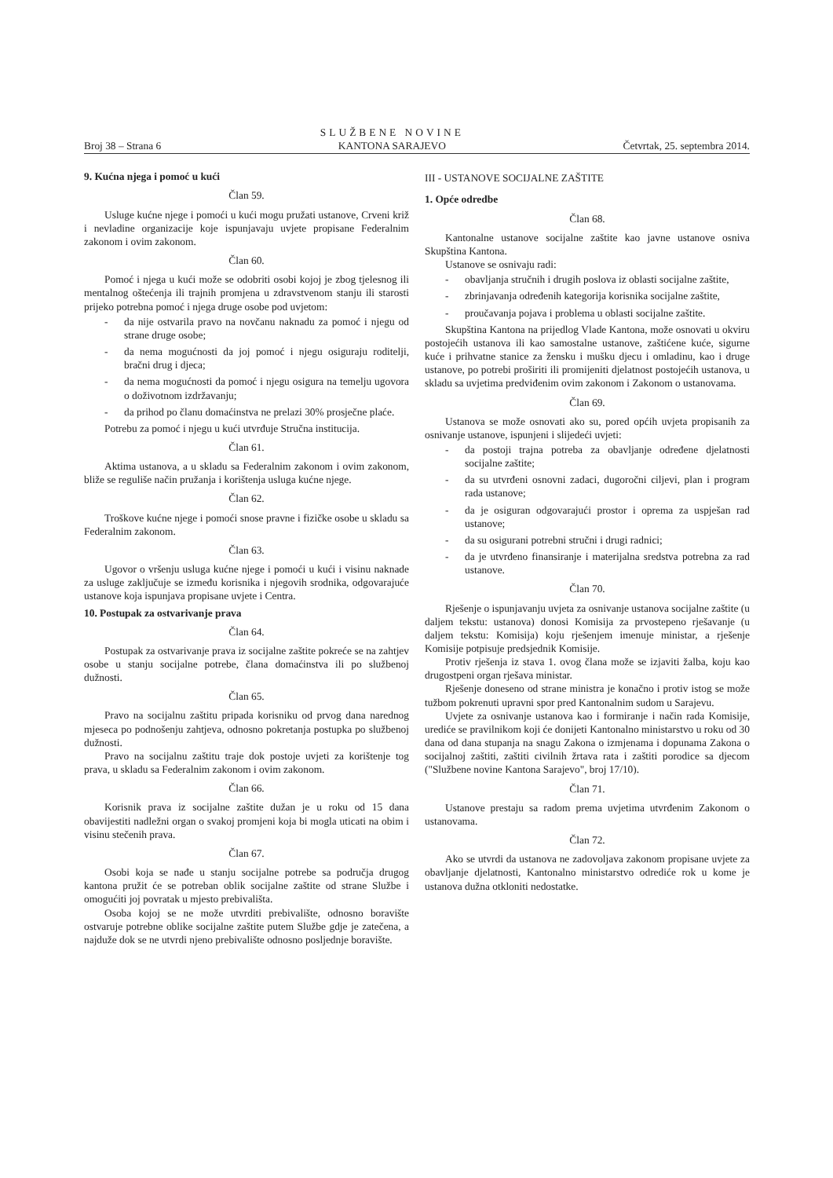Broj 38 – Strana 6
SLUŽBENE NOVINE
KANTONA SARAJEVO
Četvrtak, 25. septembra 2014.
9. Kućna njega i pomoć u kući
Član 59.
Usluge kućne njege i pomoći u kući mogu pružati ustanove, Crveni križ i nevladine organizacije koje ispunjavaju uvjete propisane Federalnim zakonom i ovim zakonom.
Član 60.
Pomoć i njega u kući može se odobriti osobi kojoj je zbog tjelesnog ili mentalnog oštećenja ili trajnih promjena u zdravstvenom stanju ili starosti prijeko potrebna pomoć i njega druge osobe pod uvjetom:
- da nije ostvarila pravo na novčanu naknadu za pomoć i njegu od strane druge osobe;
- da nema mogućnosti da joj pomoć i njegu osiguraju roditelji, bračni drug i djeca;
- da nema mogućnosti da pomoć i njegu osigura na temelju ugovora o doživotnom izdržavanju;
- da prihod po članu domaćinstva ne prelazi 30% prosječne plaće.
Potrebu za pomoć i njegu u kući utvrđuje Stručna institucija.
Član 61.
Aktima ustanova, a u skladu sa Federalnim zakonom i ovim zakonom, bliže se reguliše način pružanja i korištenja usluga kućne njege.
Član 62.
Troškove kućne njege i pomoći snose pravne i fizičke osobe u skladu sa Federalnim zakonom.
Član 63.
Ugovor o vršenju usluga kućne njege i pomoći u kući i visinu naknade za usluge zaključuje se između korisnika i njegovih srodnika, odgovarajuće ustanove koja ispunjava propisane uvjete i Centra.
10. Postupak za ostvarivanje prava
Član 64.
Postupak za ostvarivanje prava iz socijalne zaštite pokreće se na zahtjev osobe u stanju socijalne potrebe, člana domaćinstva ili po službenoj dužnosti.
Član 65.
Pravo na socijalnu zaštitu pripada korisniku od prvog dana narednog mjeseca po podnošenju zahtjeva, odnosno pokretanja postupka po službenoj dužnosti.
Pravo na socijalnu zaštitu traje dok postoje uvjeti za korištenje tog prava, u skladu sa Federalnim zakonom i ovim zakonom.
Član 66.
Korisnik prava iz socijalne zaštite dužan je u roku od 15 dana obavijestiti nadležni organ o svakoj promjeni koja bi mogla uticati na obim i visinu stečenih prava.
Član 67.
Osobi koja se nađe u stanju socijalne potrebe sa područja drugog kantona pružit će se potreban oblik socijalne zaštite od strane Službe i omogućiti joj povratak u mjesto prebivališta.
Osoba kojoj se ne može utvrditi prebivalište, odnosno boravište ostvaruje potrebne oblike socijalne zaštite putem Službe gdje je zatečena, a najduže dok se ne utvrdi njeno prebivalište odnosno posljednje boravište.
III - USTANOVE SOCIJALNE ZAŠTITE
1. Opće odredbe
Član 68.
Kantonalne ustanove socijalne zaštite kao javne ustanove osniva Skupština Kantona.
Ustanove se osnivaju radi:
- obavljanja stručnih i drugih poslova iz oblasti socijalne zaštite,
- zbrinjavanja određenih kategorija korisnika socijalne zaštite,
- proučavanja pojava i problema u oblasti socijalne zaštite.
Skupština Kantona na prijedlog Vlade Kantona, može osnovati u okviru postojećih ustanova ili kao samostalne ustanove, zaštićene kuće, sigurne kuće i prihvatne stanice za žensku i mušku djecu i omladinu, kao i druge ustanove, po potrebi proširiti ili promijeniti djelatnost postojećih ustanova, u skladu sa uvjetima predviđenim ovim zakonom i Zakonom o ustanovama.
Član 69.
Ustanova se može osnovati ako su, pored općih uvjeta propisanih za osnivanje ustanove, ispunjeni i slijedeći uvjeti:
- da postoji trajna potreba za obavljanje određene djelatnosti socijalne zaštite;
- da su utvrđeni osnovni zadaci, dugoročni ciljevi, plan i program rada ustanove;
- da je osiguran odgovarajući prostor i oprema za uspješan rad ustanove;
- da su osigurani potrebni stručni i drugi radnici;
- da je utvrđeno finansiranje i materijalna sredstva potrebna za rad ustanove.
Član 70.
Rješenje o ispunjavanju uvjeta za osnivanje ustanova socijalne zaštite (u daljem tekstu: ustanova) donosi Komisija za prvostepeno rješavanje (u daljem tekstu: Komisija) koju rješenjem imenuje ministar, a rješenje Komisije potpisuje predsjednik Komisije.
Protiv rješenja iz stava 1. ovog člana može se izjaviti žalba, koju kao drugostpeni organ rješava ministar.
Rješenje doneseno od strane ministra je konačno i protiv istog se može tužbom pokrenuti upravni spor pred Kantonalnim sudom u Sarajevu.
Uvjete za osnivanje ustanova kao i formiranje i način rada Komisije, urediće se pravilnikom koji će donijeti Kantonalno ministarstvo u roku od 30 dana od dana stupanja na snagu Zakona o izmjenama i dopunama Zakona o socijalnoj zaštiti, zaštiti civilnih žrtava rata i zaštiti porodice sa djecom ("Službene novine Kantona Sarajevo", broj 17/10).
Član 71.
Ustanove prestaju sa radom prema uvjetima utvrđenim Zakonom o ustanovama.
Član 72.
Ako se utvrdi da ustanova ne zadovoljava zakonom propisane uvjete za obavljanje djelatnosti, Kantonalno ministarstvo odrediće rok u kome je ustanova dužna otkloniti nedostatke.